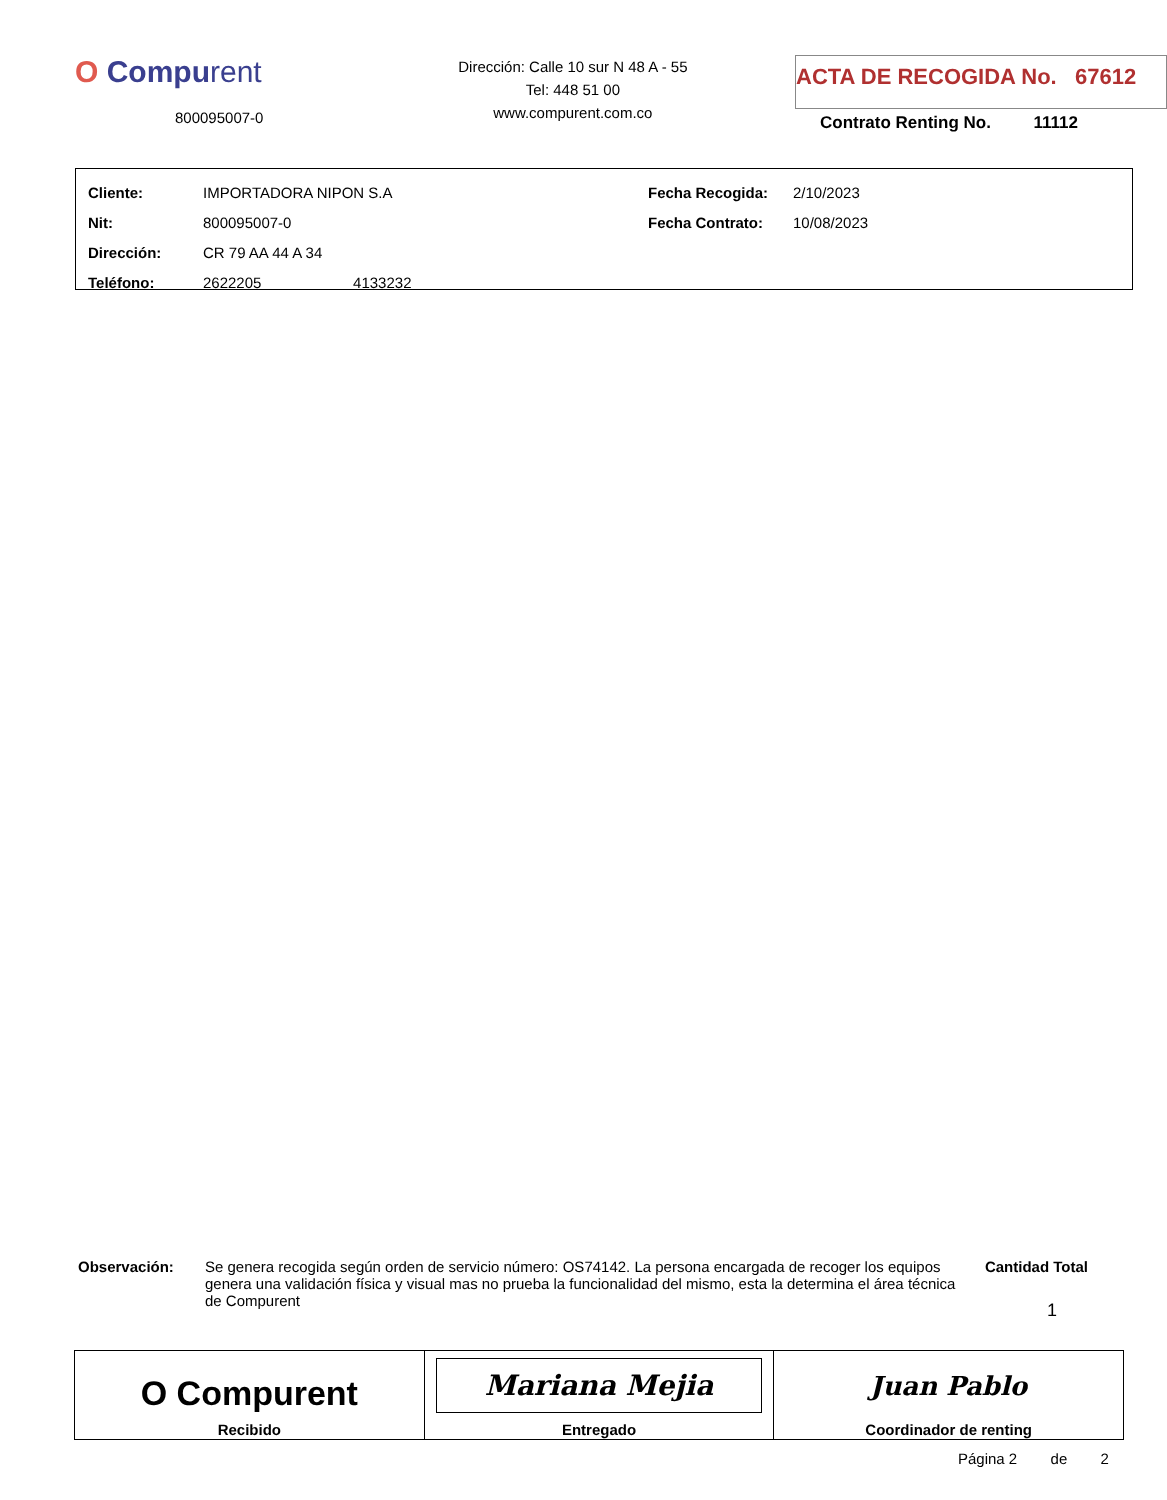O Compurent
800095007-0
Dirección: Calle 10 sur N 48 A - 55
Tel: 448 51 00
www.compurent.com.co
ACTA DE RECOGIDA No. 67612
Contrato Renting No. 11112
| Cliente: | IMPORTADORA NIPON S.A | Fecha Recogida: | 2/10/2023 |
| Nit: | 800095007-0 | Fecha Contrato: | 10/08/2023 |
| Dirección: | CR 79 AA 44 A 34 | | |
| Teléfono: | 2622205 4133232 | | |
Observación: Se genera recogida según orden de servicio número: OS74142. La persona encargada de recoger los equipos genera una validación física y visual mas no prueba la funcionalidad del mismo, esta la determina el área técnica de Compurent
Cantidad Total
1
| O Compurent Recibido | Mariana Mejia Entregado | Juan Pablo Coordinador de renting |
Página 2 de 2